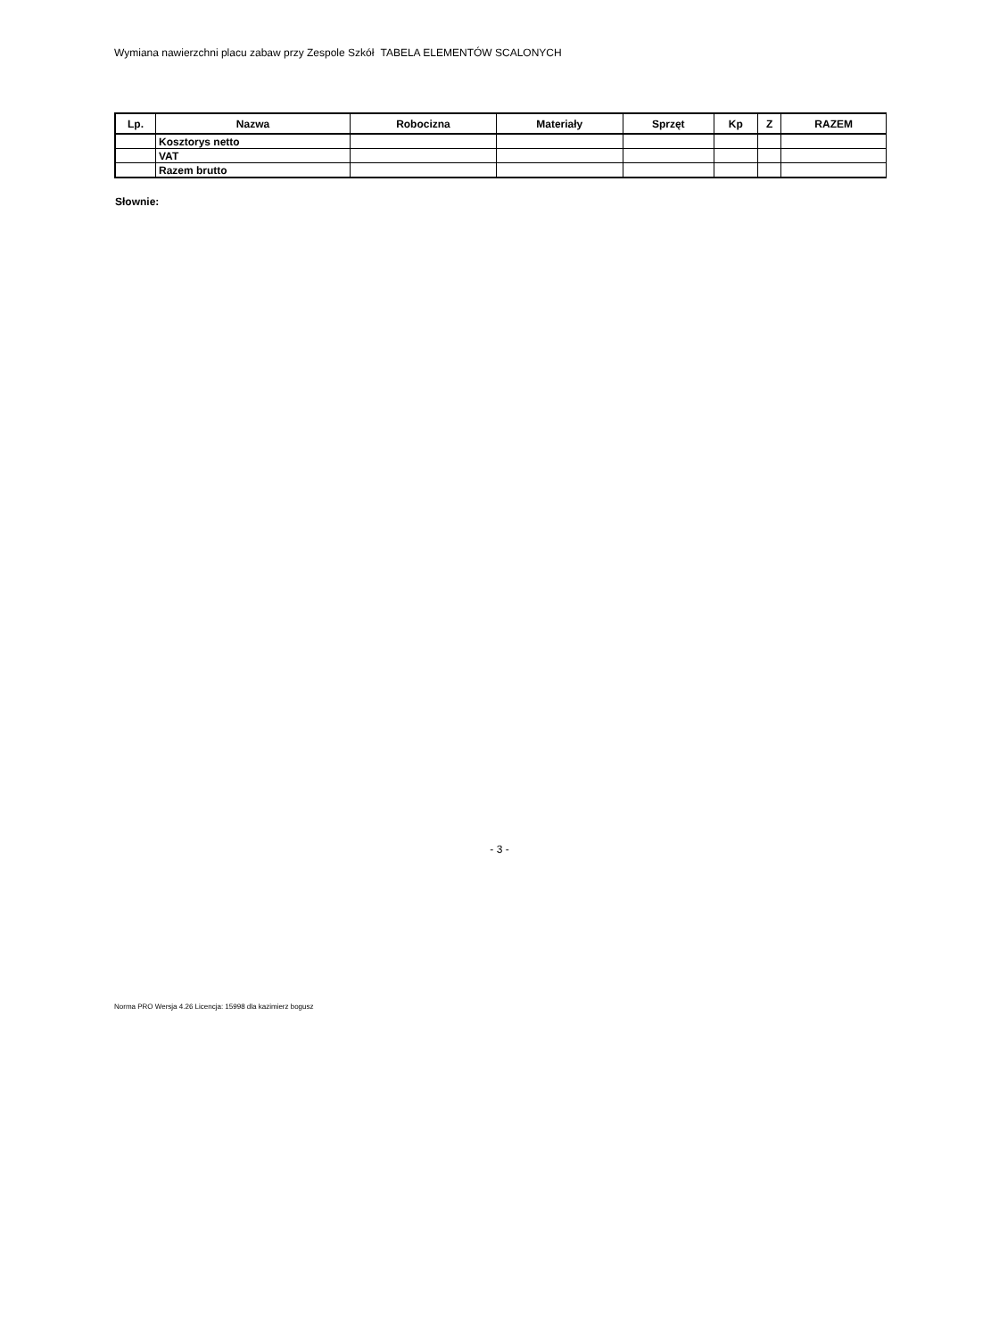Wymiana nawierzchni placu zabaw przy Zespole Szkół TABELA ELEMENTÓW SCALONYCH
| Lp. | Nazwa | Robocizna | Materiały | Sprzęt | Kp | Z | RAZEM |
| --- | --- | --- | --- | --- | --- | --- | --- |
| | Kosztorys netto | | | | | | |
| | VAT | | | | | | |
| | Razem brutto | | | | | | |
Słownie:
- 3 -
Norma PRO Wersja 4.26 Licencja: 15998 dla kazimierz bogusz